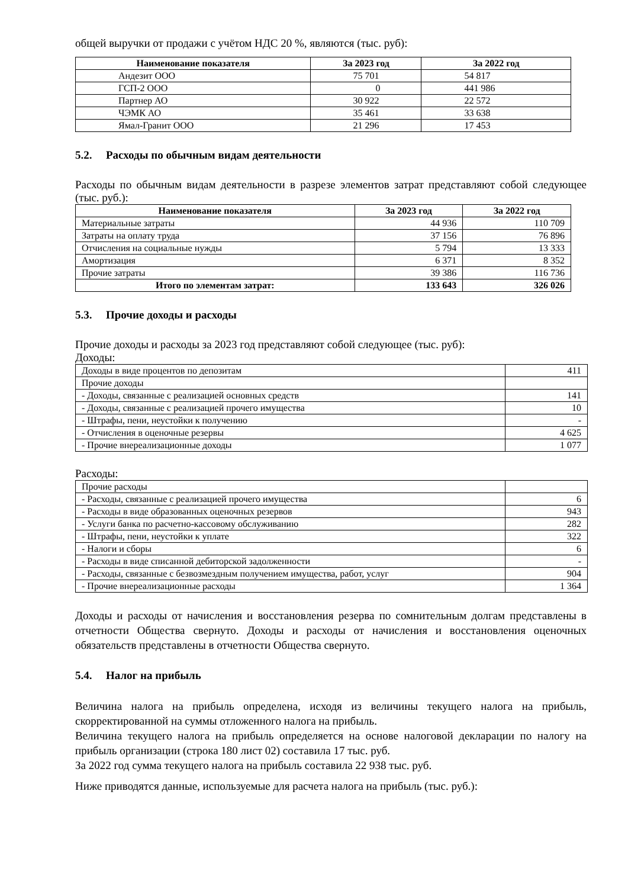общей выручки от продажи с учётом НДС 20 %, являются (тыс. руб):
| Наименование показателя | За 2023 год | За 2022 год |
| --- | --- | --- |
| Андезит ООО | 75 701 | 54 817 |
| ГСП-2 ООО | 0 | 441 986 |
| Партнер АО | 30 922 | 22 572 |
| ЧЭМК АО | 35 461 | 33 638 |
| Ямал-Гранит ООО | 21 296 | 17 453 |
5.2. Расходы по обычным видам деятельности
Расходы по обычным видам деятельности в разрезе элементов затрат представляют собой следующее (тыс. руб.):
| Наименование показателя | За 2023 год | За 2022 год |
| --- | --- | --- |
| Материальные затраты | 44 936 | 110 709 |
| Затраты на оплату труда | 37 156 | 76 896 |
| Отчисления на социальные нужды | 5 794 | 13 333 |
| Амортизация | 6 371 | 8 352 |
| Прочие затраты | 39 386 | 116 736 |
| Итого по элементам затрат: | 133 643 | 326 026 |
5.3. Прочие доходы и расходы
Прочие доходы и расходы за 2023 год представляют собой следующее (тыс. руб):
Доходы:
| Доходы в виде процентов по депозитам | 411 |
| Прочие доходы | |
| - Доходы, связанные с реализацией основных средств | 141 |
| - Доходы, связанные с реализацией прочего имущества | 10 |
| - Штрафы, пени, неустойки к получению | - |
| - Отчисления в оценочные резервы | 4 625 |
| - Прочие внереализационные доходы | 1 077 |
Расходы:
| Прочие расходы | |
| - Расходы, связанные с реализацией прочего имущества | 6 |
| - Расходы в виде образованных оценочных резервов | 943 |
| - Услуги банка по расчетно-кассовому обслуживанию | 282 |
| - Штрафы, пени, неустойки к уплате | 322 |
| - Налоги и сборы | 6 |
| - Расходы в виде списанной дебиторской задолженности | - |
| - Расходы, связанные с безвозмездным получением имущества, работ, услуг | 904 |
| - Прочие внереализационные расходы | 1 364 |
Доходы и расходы от начисления и восстановления резерва по сомнительным долгам представлены в отчетности Общества свернуто. Доходы и расходы от начисления и восстановления оценочных обязательств представлены в отчетности Общества свернуто.
5.4. Налог на прибыль
Величина налога на прибыль определена, исходя из величины текущего налога на прибыль, скорректированной на суммы отложенного налога на прибыль.
Величина текущего налога на прибыль определяется на основе налоговой декларации по налогу на прибыль организации (строка 180 лист 02) составила 17 тыс. руб.
За 2022 год сумма текущего налога на прибыль составила 22 938 тыс. руб.
Ниже приводятся данные, используемые для расчета налога на прибыль (тыс. руб.):